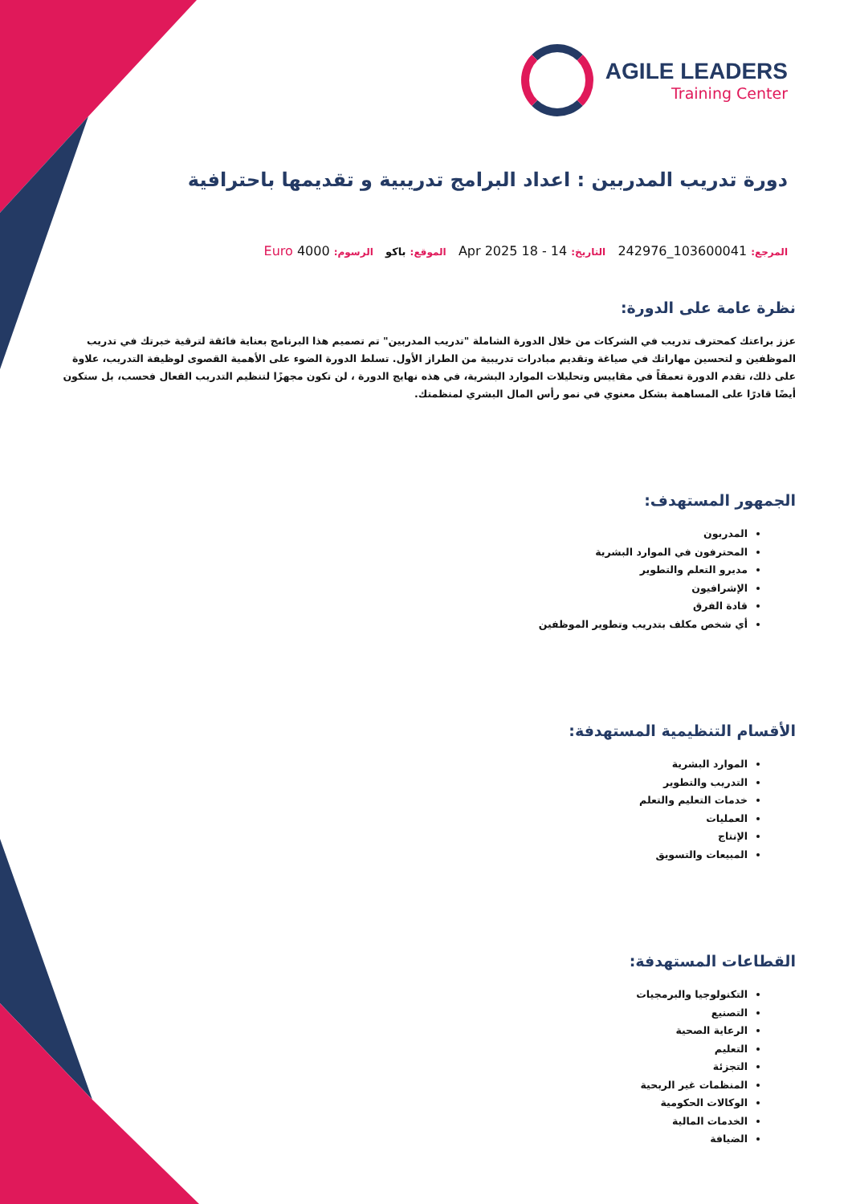AGILE LEADERS
Training Center
دورة تدريب المدربين : اعداد البرامج تدريبية و تقديمها باحترافية
المرجع: 103600041_242976 التاريخ: 14 - 18 Apr 2025 الموقع: باكو الرسوم: 4000 Euro
نظرة عامة على الدورة:
عزز براعتك كمحترف تدريب في الشركات من خلال الدورة الشاملة "تدريب المدربين" تم تصميم هذا البرنامج بعناية فائقة لترقية خبرتك في تدريب الموظفين و لتحسين مهاراتك في صياغة وتقديم مبادرات تدريبية من الطراز الأول. تسلط الدورة الضوء على الأهمية القصوى لوظيفة التدريب، علاوة على ذلك، تقدم الدورة تعمقاً في مقاييس وتحليلات الموارد البشرية، في هذه نهايج الدورة ، لن تكون مجهزًا لتنظيم التدريب الفعال فحسب، بل ستكون أيضًا قادرًا على المساهمة بشكل معنوي في نمو رأس المال البشري لمنظمتك.
الجمهور المستهدف:
المدربون
المحترفون في الموارد البشرية
مديرو التعلم والتطوير
الإشرافيون
قادة الفرق
أي شخص مكلف بتدريب وتطوير الموظفين
الأقسام التنظيمية المستهدفة:
الموارد البشرية
التدريب والتطوير
خدمات التعليم والتعلم
العمليات
الإنتاج
المبيعات والتسويق
القطاعات المستهدفة:
التكنولوجيا والبرمجيات
التصنيع
الرعاية الصحية
التعليم
التجزئة
المنظمات غير الربحية
الوكالات الحكومية
الخدمات المالية
الضيافة